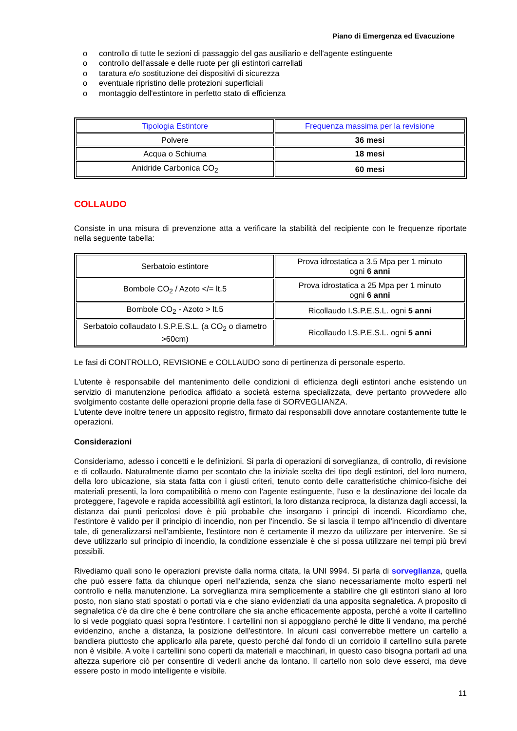Piano di Emergenza ed Evacuzione
o controllo di tutte le sezioni di passaggio del gas ausiliario e dell'agente estinguente
o controllo dell'assale e delle ruote per gli estintori carrellati
o taratura e/o sostituzione dei dispositivi di sicurezza
o eventuale ripristino delle protezioni superficiali
o montaggio dell'estintore in perfetto stato di efficienza
| Tipologia Estintore | Frequenza massima per la revisione |
| Polvere | 36 mesi |
| Acqua o Schiuma | 18 mesi |
| Anidride Carbonica CO<sub>2</sub> | 60 mesi |
COLLAUDO
Consiste in una misura di prevenzione atta a verificare la stabilità del recipiente con le frequenze riportate nella seguente tabella:
| Serbatoio estintore | Prova idrostatica a 3.5 Mpa per 1 minuto ogni 6 anni |
| Bombole CO<sub>2</sub> / Azoto </= lt.5 | Prova idrostatica a 25 Mpa per 1 minuto ogni 6 anni |
| Bombole CO<sub>2</sub> - Azoto > lt.5 | Ricollaudo I.S.P.E.S.L. ogni 5 anni |
| Serbatoio collaudato I.S.P.E.S.L. (a CO<sub>2</sub> o diametro >60cm) | Ricollaudo I.S.P.E.S.L. ogni 5 anni |
Le fasi di CONTROLLO, REVISIONE e COLLAUDO sono di pertinenza di personale esperto.
L'utente è responsabile del mantenimento delle condizioni di efficienza degli estintori anche esistendo un servizio di manutenzione periodica affidato a società esterna specializzata, deve pertanto provvedere allo svolgimento costante delle operazioni proprie della fase di SORVEGLIANZA.
L'utente deve inoltre tenere un apposito registro, firmato dai responsabili dove annotare costantemente tutte le operazioni.
Considerazioni
Consideriamo, adesso i concetti e le definizioni. Si parla di operazioni di sorveglianza, di controllo, di revisione e di collaudo. Naturalmente diamo per scontato che la iniziale scelta dei tipo degli estintori, del loro numero, della loro ubicazione, sia stata fatta con i giusti criteri, tenuto conto delle caratteristiche chimico-fisiche dei materiali presenti, la loro compatibilità o meno con l'agente estinguente, l'uso e la destinazione dei locale da proteggere, l'agevole e rapida accessibilità agli estintori, la loro distanza reciproca, la distanza dagli accessi, la distanza dai punti pericolosi dove è più probabile che insorgano i principi di incendi. Ricordiamo che, l'estintore è valido per il principio di incendio, non per l'incendio. Se si lascia il tempo all'incendio di diventare tale, di generalizzarsi nell'ambiente, l'estintore non è certamente il mezzo da utilizzare per intervenire. Se si deve utilizzarlo sul principio di incendio, la condizione essenziale è che si possa utilizzare nei tempi più brevi possibili.
Rivediamo quali sono le operazioni previste dalla norma citata, la UNI 9994. Si parla di sorveglianza, quella che può essere fatta da chiunque operi nell'azienda, senza che siano necessariamente molto esperti nel controllo e nella manutenzione. La sorveglianza mira semplicemente a stabilire che gli estintori siano al loro posto, non siano stati spostati o portati via e che siano evidenziati da una apposita segnaletica. A proposito di segnaletica c'è da dire che è bene controllare che sia anche efficacemente apposta, perché a volte il cartellino lo si vede poggiato quasi sopra l'estintore. I cartellini non si appoggiano perché le ditte li vendano, ma perché evidenzino, anche a distanza, la posizione dell'estintore. In alcuni casi converrebbe mettere un cartello a bandiera piuttosto che applicarlo alla parete, questo perché dal fondo di un corridoio il cartellino sulla parete non è visibile. A volte i cartellini sono coperti da materiali e macchinari, in questo caso bisogna portarli ad una altezza superiore ciò per consentire di vederli anche da lontano. Il cartello non solo deve esserci, ma deve essere posto in modo intelligente e visibile.
11